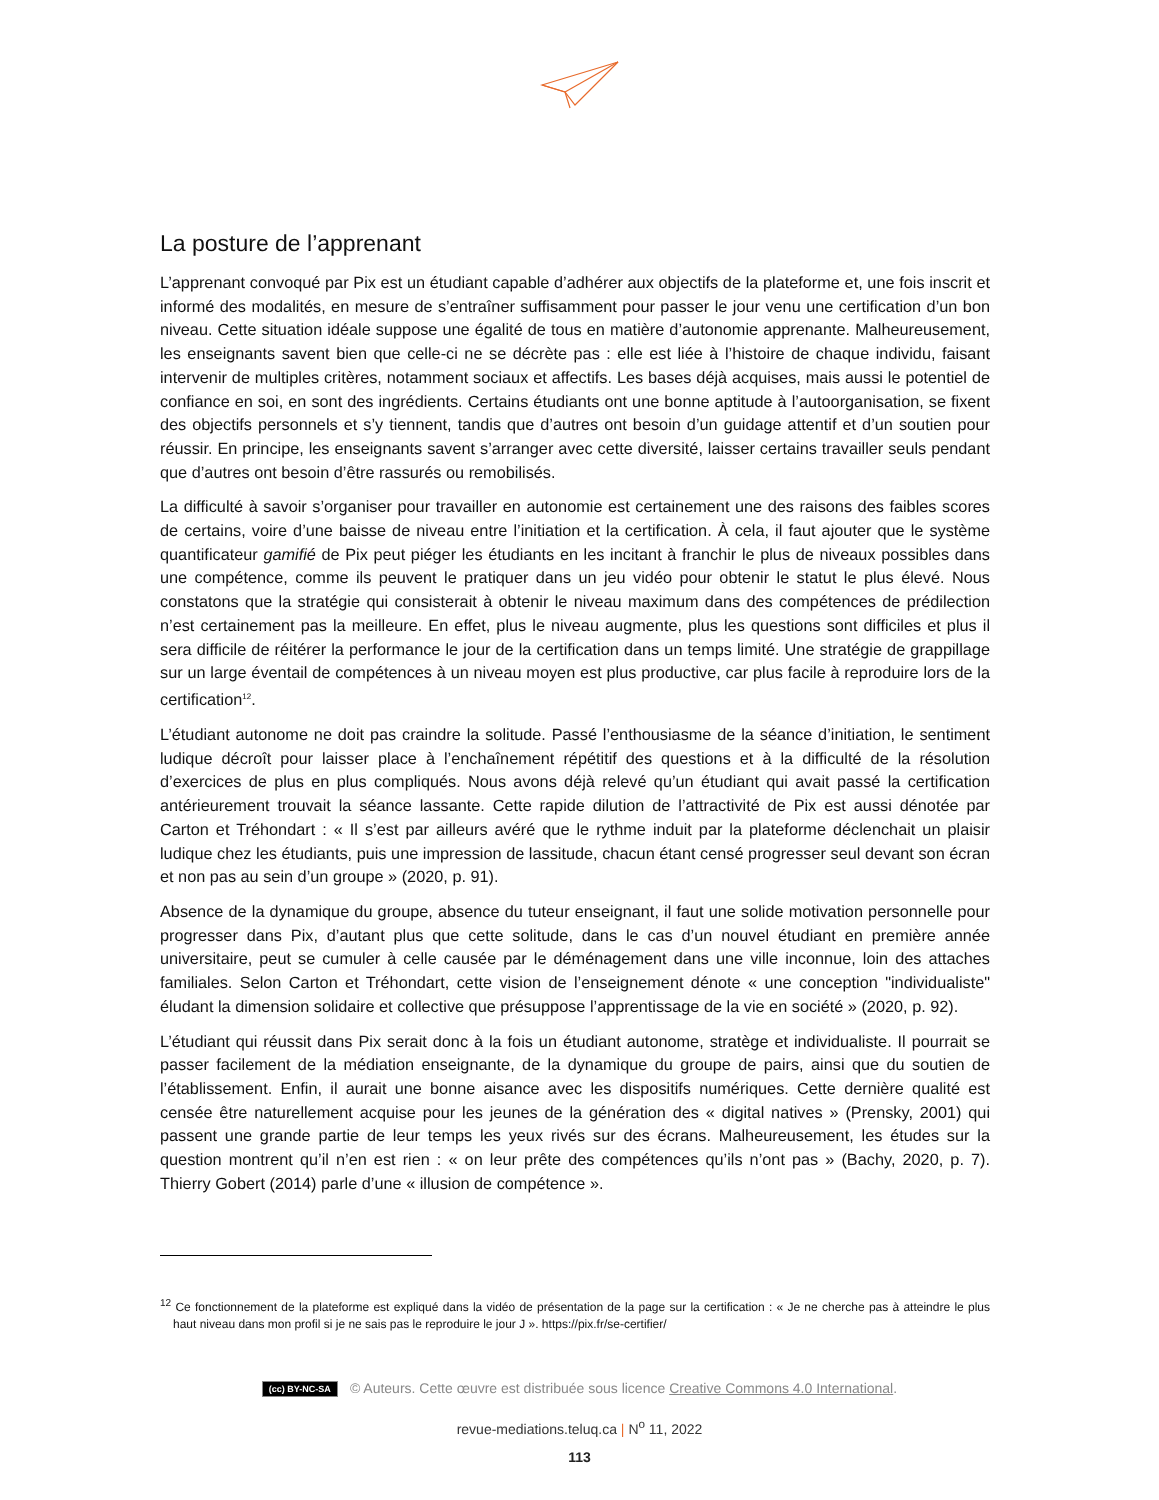La posture de l’apprenant
L’apprenant convoqué par Pix est un étudiant capable d’adhérer aux objectifs de la plateforme et, une fois inscrit et informé des modalités, en mesure de s’entraîner suffisamment pour passer le jour venu une certification d’un bon niveau. Cette situation idéale suppose une égalité de tous en matière d’autonomie apprenante. Malheureusement, les enseignants savent bien que celle-ci ne se décrète pas : elle est liée à l’histoire de chaque individu, faisant intervenir de multiples critères, notamment sociaux et affectifs. Les bases déjà acquises, mais aussi le potentiel de confiance en soi, en sont des ingrédients. Certains étudiants ont une bonne aptitude à l’autoorganisation, se fixent des objectifs personnels et s’y tiennent, tandis que d’autres ont besoin d’un guidage attentif et d’un soutien pour réussir. En principe, les enseignants savent s’arranger avec cette diversité, laisser certains travailler seuls pendant que d’autres ont besoin d’être rassurés ou remobilisés.
La difficulté à savoir s’organiser pour travailler en autonomie est certainement une des raisons des faibles scores de certains, voire d’une baisse de niveau entre l’initiation et la certification. À cela, il faut ajouter que le système quantificateur gamifié de Pix peut piéger les étudiants en les incitant à franchir le plus de niveaux possibles dans une compétence, comme ils peuvent le pratiquer dans un jeu vidéo pour obtenir le statut le plus élevé. Nous constatons que la stratégie qui consisterait à obtenir le niveau maximum dans des compétences de prédilection n’est certainement pas la meilleure. En effet, plus le niveau augmente, plus les questions sont difficiles et plus il sera difficile de réitérer la performance le jour de la certification dans un temps limité. Une stratégie de grappillage sur un large éventail de compétences à un niveau moyen est plus productive, car plus facile à reproduire lors de la certification<sup>12</sup>.
L’étudiant autonome ne doit pas craindre la solitude. Passé l’enthousiasme de la séance d’initiation, le sentiment ludique décroît pour laisser place à l’enchaînement répétitif des questions et à la difficulté de la résolution d’exercices de plus en plus compliqués. Nous avons déjà relevé qu’un étudiant qui avait passé la certification antérieurement trouvait la séance lassante. Cette rapide dilution de l’attractivité de Pix est aussi dénotée par Carton et Tréhondart : « Il s’est par ailleurs avéré que le rythme induit par la plateforme déclenchait un plaisir ludique chez les étudiants, puis une impression de lassitude, chacun étant censé progresser seul devant son écran et non pas au sein d’un groupe » (2020, p. 91).
Absence de la dynamique du groupe, absence du tuteur enseignant, il faut une solide motivation personnelle pour progresser dans Pix, d’autant plus que cette solitude, dans le cas d’un nouvel étudiant en première année universitaire, peut se cumuler à celle causée par le déménagement dans une ville inconnue, loin des attaches familiales. Selon Carton et Tréhondart, cette vision de l’enseignement dénote « une conception "individualiste" éludant la dimension solidaire et collective que présuppose l’apprentissage de la vie en société » (2020, p. 92).
L’étudiant qui réussit dans Pix serait donc à la fois un étudiant autonome, stratège et individualiste. Il pourrait se passer facilement de la médiation enseignante, de la dynamique du groupe de pairs, ainsi que du soutien de l’établissement. Enfin, il aurait une bonne aisance avec les dispositifs numériques. Cette dernière qualité est censée être naturellement acquise pour les jeunes de la génération des « digital natives » (Prensky, 2001) qui passent une grande partie de leur temps les yeux rivés sur des écrans. Malheureusement, les études sur la question montrent qu’il n’en est rien : « on leur prête des compétences qu’ils n’ont pas » (Bachy, 2020, p. 7). Thierry Gobert (2014) parle d’une « illusion de compétence ».
<sup>12</sup> Ce fonctionnement de la plateforme est expliqué dans la vidéo de présentation de la page sur la certification : « Je ne cherche pas à atteindre le plus haut niveau dans mon profil si je ne sais pas le reproduire le jour J ». https://pix.fr/se-certifier/
(cc) BY-NC-SA © Auteurs. Cette œuvre est distribuée sous licence Creative Commons 4.0 International.
revue-mediations.teluq.ca | N<sup>o</sup> 11, 2022
113